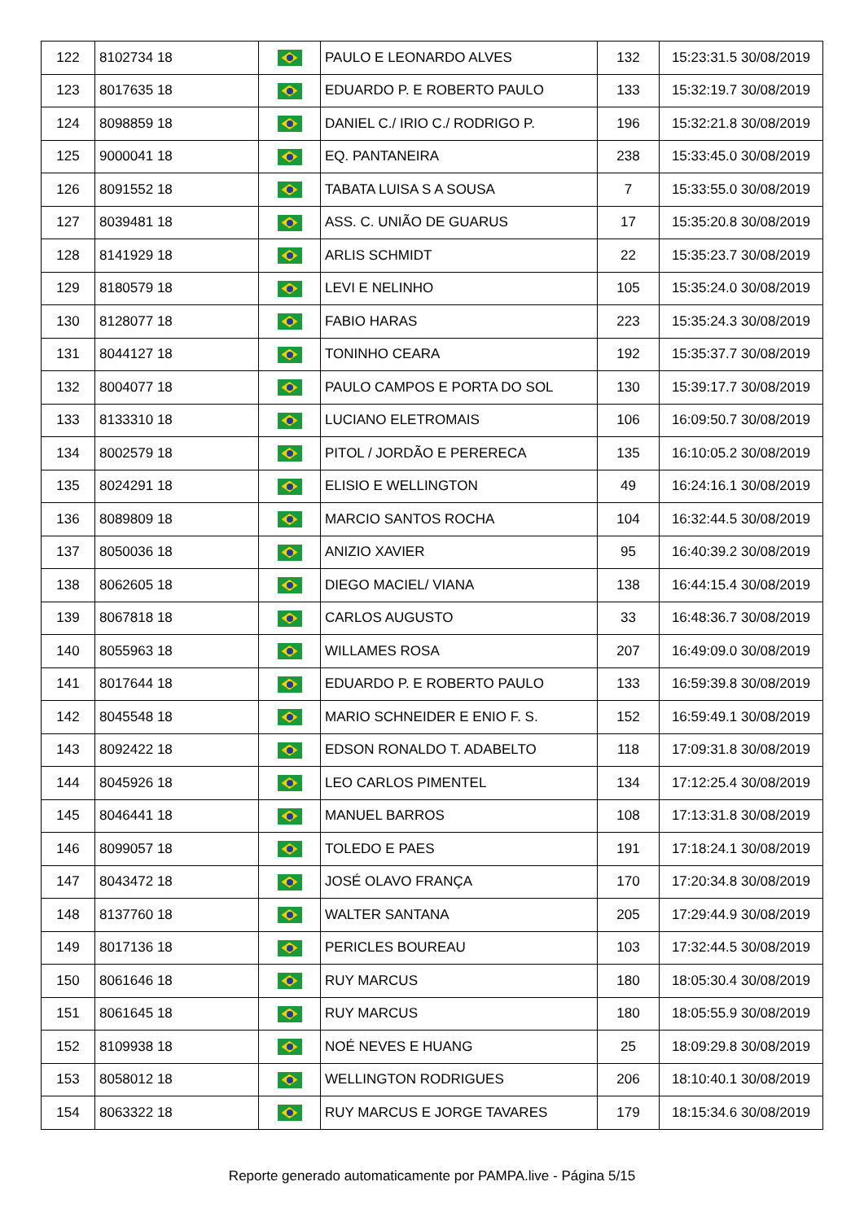| 122 | 8102734 18 | | PAULO E LEONARDO ALVES | 132 | 15:23:31.5 30/08/2019 |
| 123 | 8017635 18 | | EDUARDO P. E ROBERTO PAULO | 133 | 15:32:19.7 30/08/2019 |
| 124 | 8098859 18 | | DANIEL C./ IRIO C./ RODRIGO P. | 196 | 15:32:21.8 30/08/2019 |
| 125 | 9000041 18 | | EQ. PANTANEIRA | 238 | 15:33:45.0 30/08/2019 |
| 126 | 8091552 18 | | TABATA LUISA S A SOUSA | 7 | 15:33:55.0 30/08/2019 |
| 127 | 8039481 18 | | ASS. C. UNIÃO DE GUARUS | 17 | 15:35:20.8 30/08/2019 |
| 128 | 8141929 18 | | ARLIS SCHMIDT | 22 | 15:35:23.7 30/08/2019 |
| 129 | 8180579 18 | | LEVI E NELINHO | 105 | 15:35:24.0 30/08/2019 |
| 130 | 8128077 18 | | FABIO HARAS | 223 | 15:35:24.3 30/08/2019 |
| 131 | 8044127 18 | | TONINHO CEARA | 192 | 15:35:37.7 30/08/2019 |
| 132 | 8004077 18 | | PAULO CAMPOS E PORTA DO SOL | 130 | 15:39:17.7 30/08/2019 |
| 133 | 8133310 18 | | LUCIANO ELETROMAIS | 106 | 16:09:50.7 30/08/2019 |
| 134 | 8002579 18 | | PITOL / JORDÃO E PERERECA | 135 | 16:10:05.2 30/08/2019 |
| 135 | 8024291 18 | | ELISIO E WELLINGTON | 49 | 16:24:16.1 30/08/2019 |
| 136 | 8089809 18 | | MARCIO SANTOS ROCHA | 104 | 16:32:44.5 30/08/2019 |
| 137 | 8050036 18 | | ANIZIO XAVIER | 95 | 16:40:39.2 30/08/2019 |
| 138 | 8062605 18 | | DIEGO MACIEL/ VIANA | 138 | 16:44:15.4 30/08/2019 |
| 139 | 8067818 18 | | CARLOS AUGUSTO | 33 | 16:48:36.7 30/08/2019 |
| 140 | 8055963 18 | | WILLAMES ROSA | 207 | 16:49:09.0 30/08/2019 |
| 141 | 8017644 18 | | EDUARDO P. E ROBERTO PAULO | 133 | 16:59:39.8 30/08/2019 |
| 142 | 8045548 18 | | MARIO SCHNEIDER E ENIO F. S. | 152 | 16:59:49.1 30/08/2019 |
| 143 | 8092422 18 | | EDSON RONALDO T. ADABELTO | 118 | 17:09:31.8 30/08/2019 |
| 144 | 8045926 18 | | LEO CARLOS PIMENTEL | 134 | 17:12:25.4 30/08/2019 |
| 145 | 8046441 18 | | MANUEL BARROS | 108 | 17:13:31.8 30/08/2019 |
| 146 | 8099057 18 | | TOLEDO E PAES | 191 | 17:18:24.1 30/08/2019 |
| 147 | 8043472 18 | | JOSÉ OLAVO FRANÇA | 170 | 17:20:34.8 30/08/2019 |
| 148 | 8137760 18 | | WALTER SANTANA | 205 | 17:29:44.9 30/08/2019 |
| 149 | 8017136 18 | | PERICLES BOUREAU | 103 | 17:32:44.5 30/08/2019 |
| 150 | 8061646 18 | | RUY MARCUS | 180 | 18:05:30.4 30/08/2019 |
| 151 | 8061645 18 | | RUY MARCUS | 180 | 18:05:55.9 30/08/2019 |
| 152 | 8109938 18 | | NOÉ NEVES E HUANG | 25 | 18:09:29.8 30/08/2019 |
| 153 | 8058012 18 | | WELLINGTON RODRIGUES | 206 | 18:10:40.1 30/08/2019 |
| 154 | 8063322 18 | | RUY MARCUS E JORGE TAVARES | 179 | 18:15:34.6 30/08/2019 |
Reporte generado automaticamente por PAMPA.live - Página 5/15